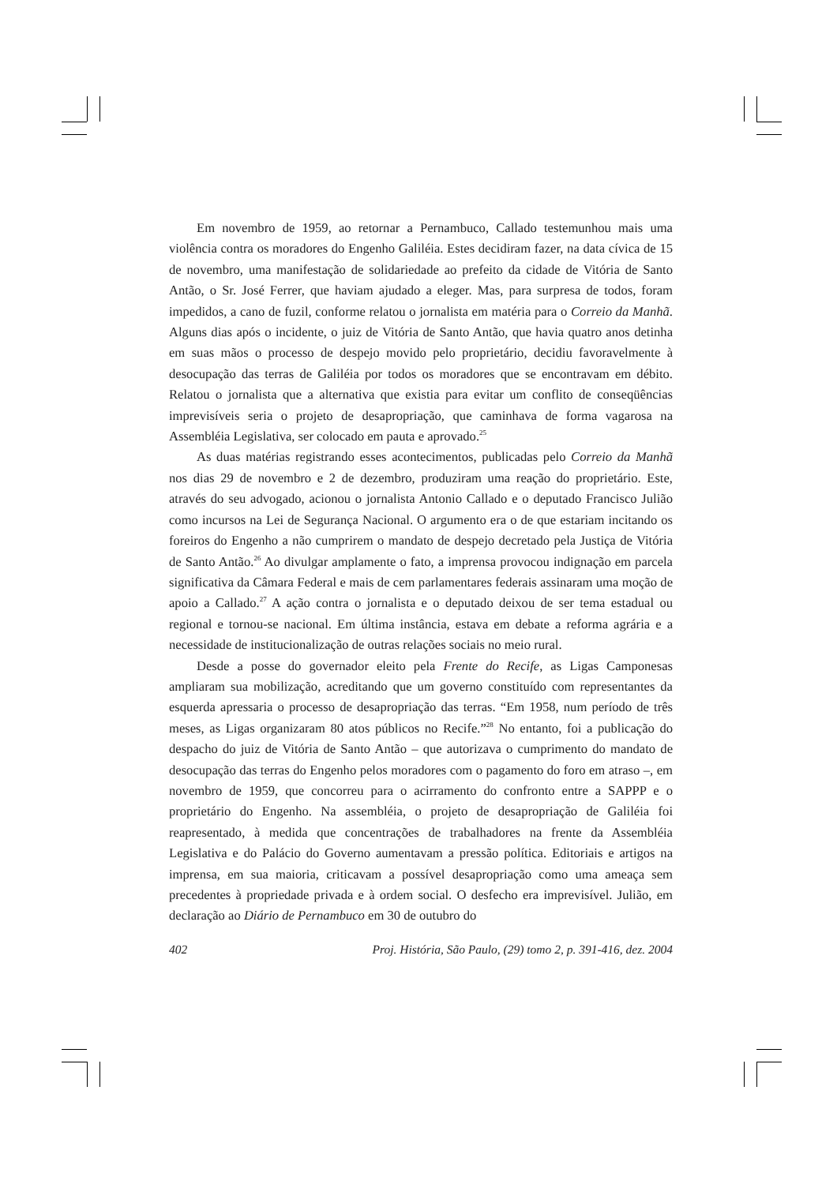Em novembro de 1959, ao retornar a Pernambuco, Callado testemunhou mais uma violência contra os moradores do Engenho Galiléia. Estes decidiram fazer, na data cívica de 15 de novembro, uma manifestação de solidariedade ao prefeito da cidade de Vitória de Santo Antão, o Sr. José Ferrer, que haviam ajudado a eleger. Mas, para surpresa de todos, foram impedidos, a cano de fuzil, conforme relatou o jornalista em matéria para o Correio da Manhã. Alguns dias após o incidente, o juiz de Vitória de Santo Antão, que havia quatro anos detinha em suas mãos o processo de despejo movido pelo proprietário, decidiu favoravelmente à desocupação das terras de Galiléia por todos os moradores que se encontravam em débito. Relatou o jornalista que a alternativa que existia para evitar um conflito de conseqüências imprevisíveis seria o projeto de desapropriação, que caminhava de forma vagarosa na Assembléia Legislativa, ser colocado em pauta e aprovado.<sup>25</sup>
As duas matérias registrando esses acontecimentos, publicadas pelo Correio da Manhã nos dias 29 de novembro e 2 de dezembro, produziram uma reação do proprietário. Este, através do seu advogado, acionou o jornalista Antonio Callado e o deputado Francisco Julião como incursos na Lei de Segurança Nacional. O argumento era o de que estariam incitando os foreiros do Engenho a não cumprirem o mandato de despejo decretado pela Justiça de Vitória de Santo Antão.<sup>26</sup> Ao divulgar amplamente o fato, a imprensa provocou indignação em parcela significativa da Câmara Federal e mais de cem parlamentares federais assinaram uma moção de apoio a Callado.<sup>27</sup> A ação contra o jornalista e o deputado deixou de ser tema estadual ou regional e tornou-se nacional. Em última instância, estava em debate a reforma agrária e a necessidade de institucionalização de outras relações sociais no meio rural.
Desde a posse do governador eleito pela Frente do Recife, as Ligas Camponesas ampliaram sua mobilização, acreditando que um governo constituído com representantes da esquerda apressaria o processo de desapropriação das terras. “Em 1958, num período de três meses, as Ligas organizaram 80 atos públicos no Recife.”<sup>28</sup> No entanto, foi a publicação do despacho do juiz de Vitória de Santo Antão – que autorizava o cumprimento do mandato de desocupação das terras do Engenho pelos moradores com o pagamento do foro em atraso –, em novembro de 1959, que concorreu para o acirramento do confronto entre a SAPPP e o proprietário do Engenho. Na assembléia, o projeto de desapropriação de Galiléia foi reapresentado, à medida que concentrações de trabalhadores na frente da Assembléia Legislativa e do Palácio do Governo aumentavam a pressão política. Editoriais e artigos na imprensa, em sua maioria, criticavam a possível desapropriação como uma ameaça sem precedentes à propriedade privada e à ordem social. O desfecho era imprevisível. Julião, em declaração ao Diário de Pernambuco em 30 de outubro do
402 Proj. História, São Paulo, (29) tomo 2, p. 391-416, dez. 2004